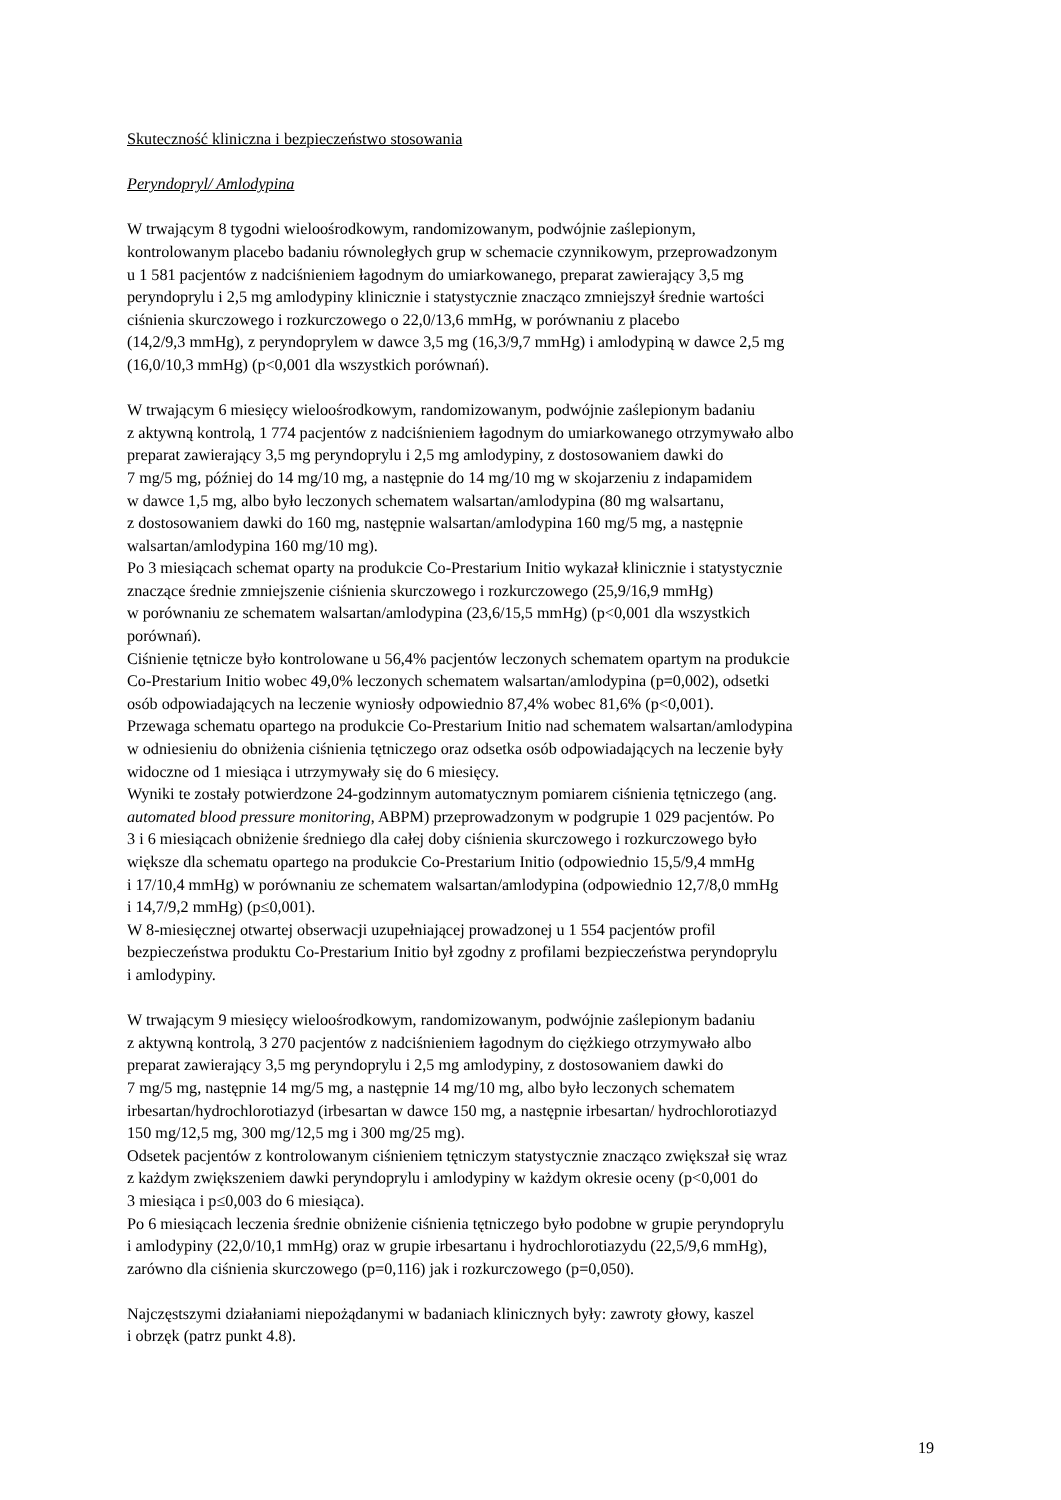Skuteczność kliniczna i bezpieczeństwo stosowania
Peryndopryl/ Amlodypina
W trwającym 8 tygodni wieloośrodkowym, randomizowanym, podwójnie zaślepionym,
kontrolowanym placebo badaniu równoległych grup w schemacie czynnikowym, przeprowadzonym
u 1 581 pacjentów z nadciśnieniem łagodnym do umiarkowanego, preparat zawierający 3,5 mg
peryndoprylu i 2,5 mg amlodypiny klinicznie i statystycznie znacząco zmniejszył średnie wartości
ciśnienia skurczowego i rozkurczowego o 22,0/13,6 mmHg, w porównaniu z placebo
(14,2/9,3 mmHg), z peryndoprylem w dawce 3,5 mg (16,3/9,7 mmHg) i amlodypiną w dawce 2,5 mg
(16,0/10,3 mmHg) (p<0,001 dla wszystkich porównań).
W trwającym 6 miesięcy wieloośrodkowym, randomizowanym, podwójnie zaślepionym badaniu
z aktywną kontrolą, 1 774 pacjentów z nadciśnieniem łagodnym do umiarkowanego otrzymywało albo
preparat zawierający 3,5 mg peryndoprylu i 2,5 mg amlodypiny, z dostosowaniem dawki do
7 mg/5 mg, później do 14 mg/10 mg, a następnie do 14 mg/10 mg w skojarzeniu z indapamidem
w dawce 1,5 mg, albo było leczonych schematem walsartan/amlodypina (80 mg walsartanu,
z dostosowaniem dawki do 160 mg, następnie walsartan/amlodypina 160 mg/5 mg, a następnie
walsartan/amlodypina 160 mg/10 mg).
Po 3 miesiącach schemat oparty na produkcie Co-Prestarium Initio wykazał klinicznie i statystycznie
znaczące średnie zmniejszenie ciśnienia skurczowego i rozkurczowego (25,9/16,9 mmHg)
w porównaniu ze schematem walsartan/amlodypina (23,6/15,5 mmHg) (p<0,001 dla wszystkich
porównań).
Ciśnienie tętnicze było kontrolowane u 56,4% pacjentów leczonych schematem opartym na produkcie
Co-Prestarium Initio wobec 49,0% leczonych schematem walsartan/amlodypina (p=0,002), odsetki
osób odpowiadających na leczenie wyniosły odpowiednio 87,4% wobec 81,6% (p<0,001).
Przewaga schematu opartego na produkcie Co-Prestarium Initio nad schematem walsartan/amlodypina
w odniesieniu do obniżenia ciśnienia tętniczego oraz odsetka osób odpowiadających na leczenie były
widoczne od 1 miesiąca i utrzymywały się do 6 miesięcy.
Wyniki te zostały potwierdzone 24-godzinnym automatycznym pomiarem ciśnienia tętniczego (ang.
automated blood pressure monitoring, ABPM) przeprowadzonym w podgrupie 1 029 pacjentów. Po
3 i 6 miesiącach obniżenie średniego dla całej doby ciśnienia skurczowego i rozkurczowego było
większe dla schematu opartego na produkcie Co-Prestarium Initio (odpowiednio 15,5/9,4 mmHg
i 17/10,4 mmHg) w porównaniu ze schematem walsartan/amlodypina (odpowiednio 12,7/8,0 mmHg
i 14,7/9,2 mmHg) (p≤0,001).
W 8-miesięcznej otwartej obserwacji uzupełniającej prowadzonej u 1 554 pacjentów profil
bezpieczeństwa produktu Co-Prestarium Initio był zgodny z profilami bezpieczeństwa peryndoprylu
i amlodypiny.
W trwającym 9 miesięcy wieloośrodkowym, randomizowanym, podwójnie zaślepionym badaniu
z aktywną kontrolą, 3 270 pacjentów z nadciśnieniem łagodnym do ciężkiego otrzymywało albo
preparat zawierający 3,5 mg peryndoprylu i 2,5 mg amlodypiny, z dostosowaniem dawki do
7 mg/5 mg, następnie 14 mg/5 mg, a następnie 14 mg/10 mg, albo było leczonych schematem
irbesartan/hydrochlorotiazyd (irbesartan w dawce 150 mg, a następnie irbesartan/ hydrochlorotiazyd
150 mg/12,5 mg, 300 mg/12,5 mg i 300 mg/25 mg).
Odsetek pacjentów z kontrolowanym ciśnieniem tętniczym statystycznie znacząco zwiększał się wraz
z każdym zwiększeniem dawki peryndoprylu i amlodypiny w każdym okresie oceny (p<0,001 do
3 miesiąca i p≤0,003 do 6 miesiąca).
Po 6 miesiącach leczenia średnie obniżenie ciśnienia tętniczego było podobne w grupie peryndoprylu
i amlodypiny (22,0/10,1 mmHg) oraz w grupie irbesartanu i hydrochlorotiazydu (22,5/9,6 mmHg),
zarówno dla ciśnienia skurczowego (p=0,116) jak i rozkurczowego (p=0,050).
Najczęstszymi działaniami niepożądanymi w badaniach klinicznych były: zawroty głowy, kaszel
i obrzęk (patrz punkt 4.8).
19